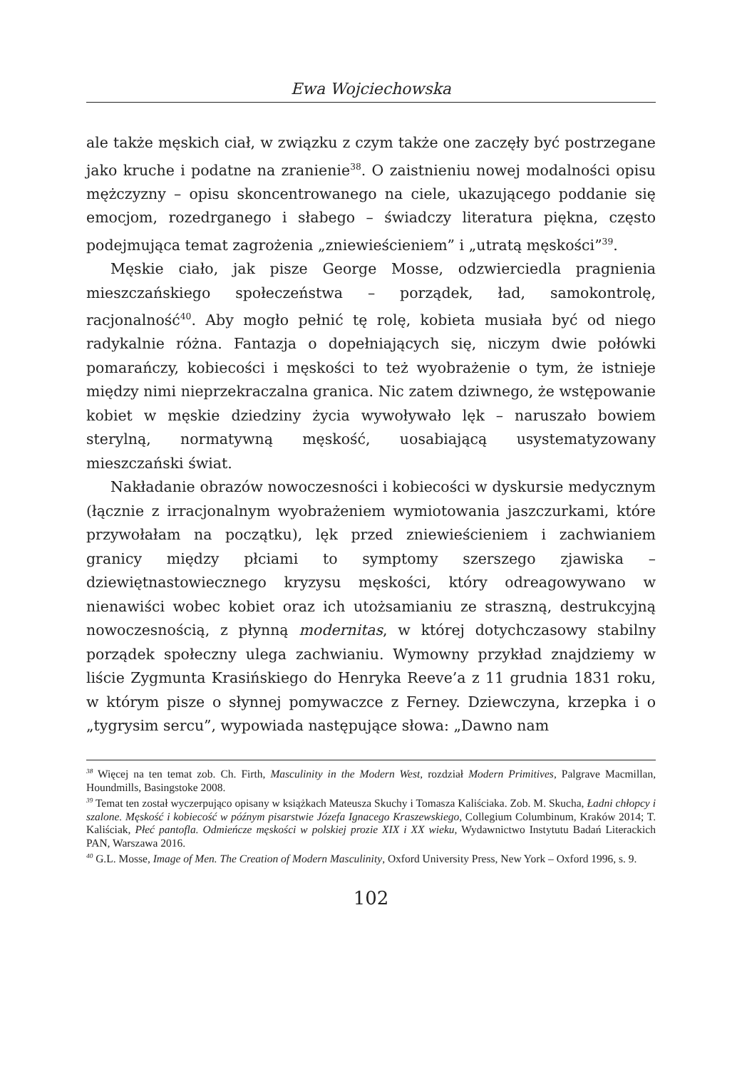Ewa Wojciechowska
ale także męskich ciał, w związku z czym także one zaczęły być postrzegane jako kruche i podatne na zranienie<sup>38</sup>. O zaistnieniu nowej modalności opisu mężczyzny – opisu skoncentrowanego na ciele, ukazującego poddanie się emocjom, rozedrganego i słabego – świadczy literatura piękna, często podejmująca temat zagrożenia „zniewieścieniem” i „utratą męskości”<sup>39</sup>.
Męskie ciało, jak pisze George Mosse, odzwierciedla pragnienia mieszczańskiego społeczeństwa – porządek, ład, samokontrolę, racjonalność<sup>40</sup>. Aby mogło pełnić tę rolę, kobieta musiała być od niego radykalnie różna. Fantazja o dopełniających się, niczym dwie połówki pomarańczy, kobiecości i męskości to też wyobrażenie o tym, że istnieje między nimi nieprzekraczalna granica. Nic zatem dziwnego, że wstępowanie kobiet w męskie dziedziny życia wywoływało lęk – naruszało bowiem sterylną, normatywną męskość, uosabiającą usystematyzowany mieszczański świat.
Nakładanie obrazów nowoczesności i kobiecości w dyskursie medycznym (łącznie z irracjonalnym wyobrażeniem wymiotowania jaszczurkami, które przywołałam na początku), lęk przed zniewieścieniem i zachwianiem granicy między płciami to symptomy szerszego zjawiska – dziewiętnastowiecznego kryzysu męskości, który odreagowywano w nienawiści wobec kobiet oraz ich utożsamianiu ze straszną, destrukcyjną nowoczesnością, z płynną modernitas, w której dotychczasowy stabilny porządek społeczny ulega zachwianiu. Wymowny przykład znajdziemy w liście Zygmunta Krasińskiego do Henryka Reeve’a z 11 grudnia 1831 roku, w którym pisze o słynnej pomywaczce z Ferney. Dziewczyna, krzepka i o „tygrysim sercu”, wypowiada następujące słowa: „Dawno nam
<sup>38</sup> Więcej na ten temat zob. Ch. Firth, Masculinity in the Modern West, rozdział Modern Primitives, Palgrave Macmillan, Houndmills, Basingstoke 2008.
<sup>39</sup> Temat ten został wyczerpująco opisany w książkach Mateusza Skuchy i Tomasza Kaliściaka. Zob. M. Skucha, Ładni chłopcy i szalone. Męskość i kobiecość w późnym pisarstwie Józefa Ignacego Kraszewskiego, Collegium Columbinum, Kraków 2014; T. Kaliściak, Płeć pantofla. Odmieńcze męskości w polskiej prozie XIX i XX wieku, Wydawnictwo Instytutu Badań Literackich PAN, Warszawa 2016.
<sup>40</sup> G.L. Mosse, Image of Men. The Creation of Modern Masculinity, Oxford University Press, New York – Oxford 1996, s. 9.
102